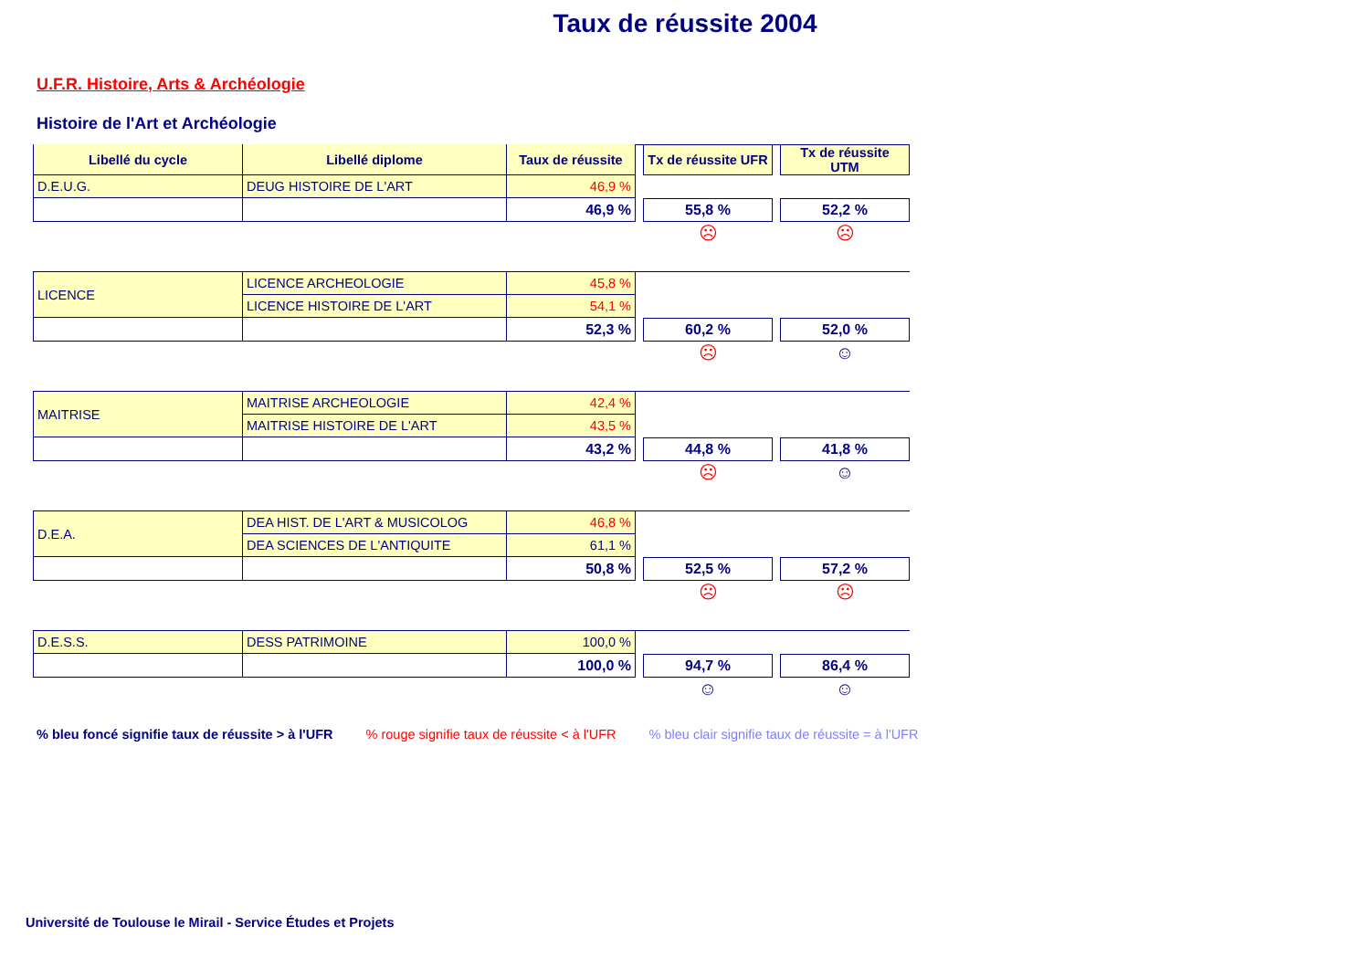Taux de réussite 2004
U.F.R. Histoire, Arts & Archéologie
Histoire de l'Art et Archéologie
| Libellé du cycle | Libellé diplome | Taux de réussite | | Tx de réussite UFR | | Tx de réussite UTM |
| D.E.U.G. | DEUG HISTOIRE DE L'ART | 46,9 % | | | | |
| | | 46,9 % | | 55,8 % | | 52,2 % |
| | | | | ☹ | | ☹ |
| LICENCE | LICENCE ARCHEOLOGIE | 45,8 % | | | | |
| | LICENCE HISTOIRE DE L'ART | 54,1 % | | | | |
| | | 52,3 % | | 60,2 % | | 52,0 % |
| | | | | ☹ | | ☺ |
| MAITRISE | MAITRISE ARCHEOLOGIE | 42,4 % | | | | |
| | MAITRISE HISTOIRE DE L'ART | 43,5 % | | | | |
| | | 43,2 % | | 44,8 % | | 41,8 % |
| | | | | ☹ | | ☺ |
| D.E.A. | DEA HIST. DE L'ART & MUSICOLOG | 46,8 % | | | | |
| | DEA SCIENCES DE L'ANTIQUITE | 61,1 % | | | | |
| | | 50,8 % | | 52,5 % | | 57,2 % |
| | | | | ☹ | | ☹ |
| D.E.S.S. | DESS PATRIMOINE | 100,0 % | | | | |
| | | 100,0 % | | 94,7 % | | 86,4 % |
| | | | | ☺ | | ☺ |
% bleu foncé signifie taux de réussite > à l'UFR % rouge signifie taux de réussite < à l'UFR % bleu clair signifie taux de réussite = à l'UFR
Université de Toulouse le Mirail - Service Études et Projets